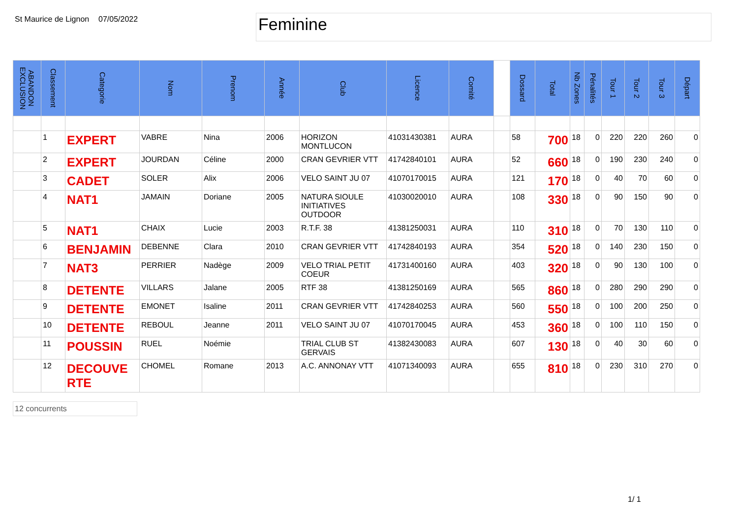St Maurice de Lignon
07/05/2022
Feminine
| ABANDON EXCLUSION | Classement | Categorie | Nom | Prenom | Année | Club | Licence | Comité | | Dossard | Total | Nb Zones | Pénalités | Tour 1 | Tour 2 | Tour 3 | Départ |
| --- | --- | --- | --- | --- | --- | --- | --- | --- | --- | --- | --- | --- | --- | --- | --- | --- | --- |
| | 1 | EXPERT | VABRE | Nina | 2006 | HORIZON MONTLUCON | 41031430381 | AURA | | 58 | 700 | 18 | 0 | 220 | 220 | 260 | 0 |
| | 2 | EXPERT | JOURDAN | Céline | 2000 | CRAN GEVRIER VTT | 41742840101 | AURA | | 52 | 660 | 18 | 0 | 190 | 230 | 240 | 0 |
| | 3 | CADET | SOLER | Alix | 2006 | VELO SAINT JU 07 | 41070170015 | AURA | | 121 | 170 | 18 | 0 | 40 | 70 | 60 | 0 |
| | 4 | NAT1 | JAMAIN | Doriane | 2005 | NATURA SIOULE INITIATIVES OUTDOOR | 41030020010 | AURA | | 108 | 330 | 18 | 0 | 90 | 150 | 90 | 0 |
| | 5 | NAT1 | CHAIX | Lucie | 2003 | R.T.F. 38 | 41381250031 | AURA | | 110 | 310 | 18 | 0 | 70 | 130 | 110 | 0 |
| | 6 | BENJAMIN | DEBENNE | Clara | 2010 | CRAN GEVRIER VTT | 41742840193 | AURA | | 354 | 520 | 18 | 0 | 140 | 230 | 150 | 0 |
| | 7 | NAT3 | PERRIER | Nadège | 2009 | VELO TRIAL PETIT COEUR | 41731400160 | AURA | | 403 | 320 | 18 | 0 | 90 | 130 | 100 | 0 |
| | 8 | DETENTE | VILLARS | Jalane | 2005 | RTF 38 | 41381250169 | AURA | | 565 | 860 | 18 | 0 | 280 | 290 | 290 | 0 |
| | 9 | DETENTE | EMONET | Isaline | 2011 | CRAN GEVRIER VTT | 41742840253 | AURA | | 560 | 550 | 18 | 0 | 100 | 200 | 250 | 0 |
| | 10 | DETENTE | REBOUL | Jeanne | 2011 | VELO SAINT JU 07 | 41070170045 | AURA | | 453 | 360 | 18 | 0 | 100 | 110 | 150 | 0 |
| | 11 | POUSSIN | RUEL | Noémie | | TRIAL CLUB ST GERVAIS | 41382430083 | AURA | | 607 | 130 | 18 | 0 | 40 | 30 | 60 | 0 |
| | 12 | DECOUVE RTE | CHOMEL | Romane | 2013 | A.C. ANNONAY VTT | 41071340093 | AURA | | 655 | 810 | 18 | 0 | 230 | 310 | 270 | 0 |
12 concurrents
1/ 1